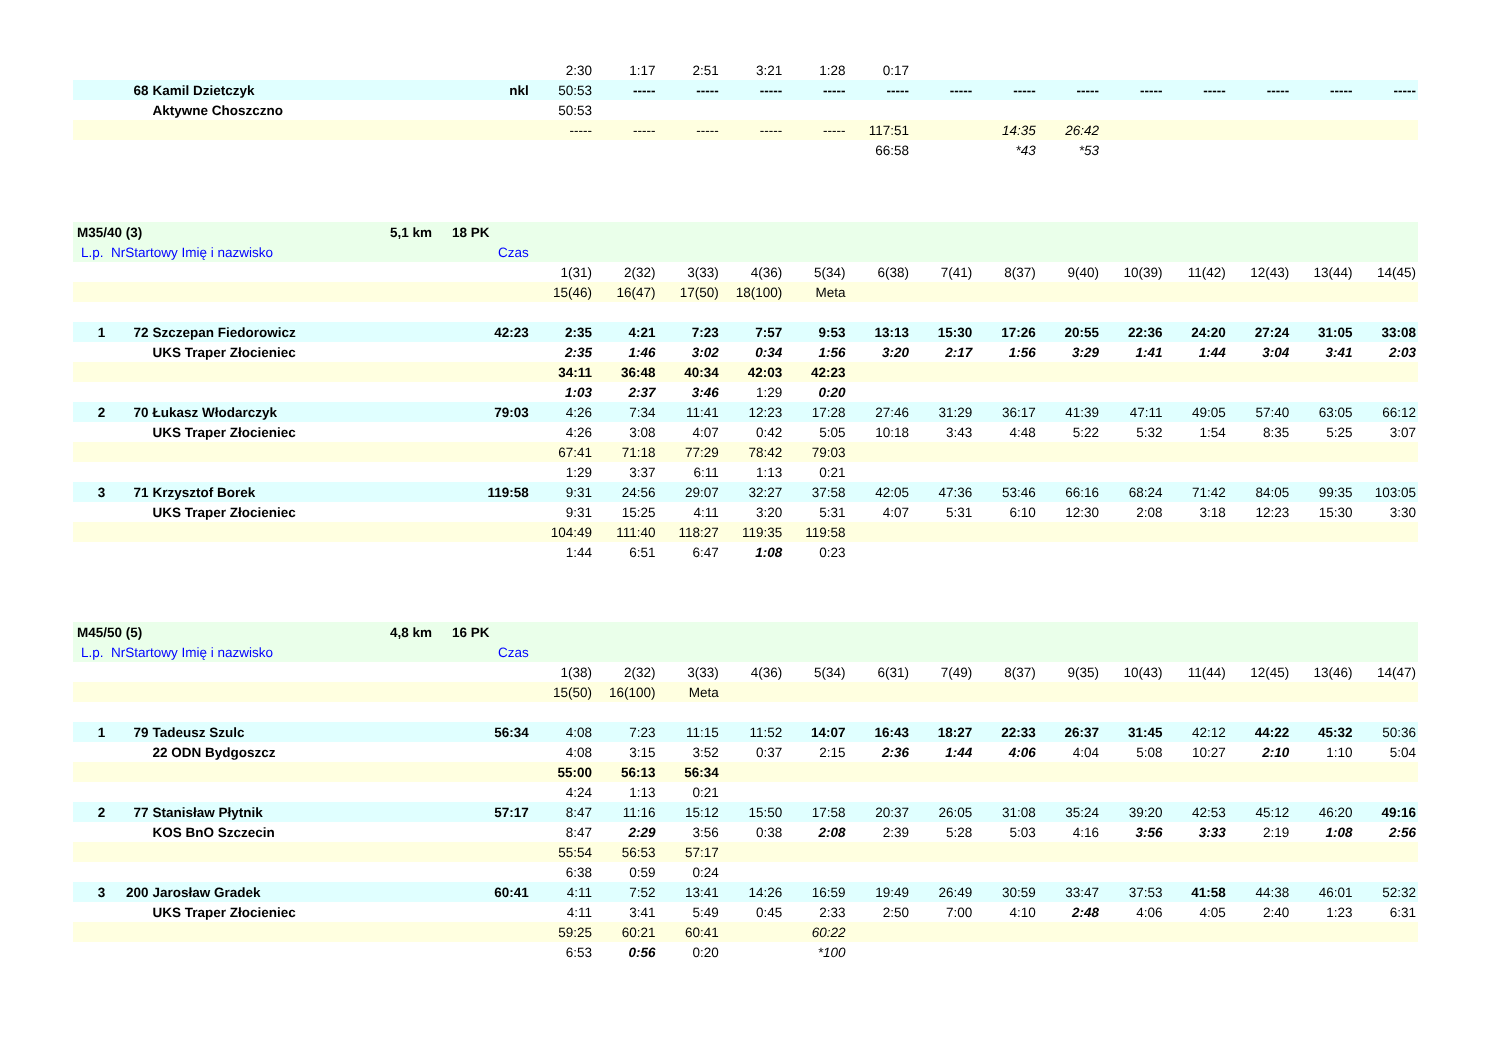| | | | | 2:30 | 1:17 | 2:51 | 3:21 | 1:28 | 0:17 | | | | | | | | |
| | 68 | Kamil Dzietczyk | nkl | 50:53 | ----- | ----- | ----- | ----- | ----- | ----- | ----- | ----- | ----- | ----- | ----- | ----- | ----- |
| | | Aktywne Choszczno | | 50:53 | | | | | | | | | | | | | |
| | | | | ----- | ----- | ----- | ----- | ----- | 117:51 | | 14:35 | 26:42 | | | | | |
| | | | | | | | | | 66:58 | | *43 | *53 | | | | | |
| M35/40 (3) 5,1 km 18 PK | | | | | | | | | | | | | | | | | |
| L.p. NrStartowy Imię i nazwisko | | | Czas | | | | | | | | | | | | | | |
| | | | | 1(31) | 2(32) | 3(33) | 4(36) | 5(34) | 6(38) | 7(41) | 8(37) | 9(40) | 10(39) | 11(42) | 12(43) | 13(44) | 14(45) |
| | | | | 15(46) | 16(47) | 17(50) | 18(100) | Meta | | | | | | | | | |
| 1 | 72 | Szczepan Fiedorowicz | 42:23 | 2:35 | 4:21 | 7:23 | 7:57 | 9:53 | 13:13 | 15:30 | 17:26 | 20:55 | 22:36 | 24:20 | 27:24 | 31:05 | 33:08 |
| | | UKS Traper Złocieniec | | 2:35 | 1:46 | 3:02 | 0:34 | 1:56 | 3:20 | 2:17 | 1:56 | 3:29 | 1:41 | 1:44 | 3:04 | 3:41 | 2:03 |
| | | | | 34:11 | 36:48 | 40:34 | 42:03 | 42:23 | | | | | | | | | |
| | | | | 1:03 | 2:37 | 3:46 | 1:29 | 0:20 | | | | | | | | | |
| 2 | 70 | Łukasz Włodarczyk | 79:03 | 4:26 | 7:34 | 11:41 | 12:23 | 17:28 | 27:46 | 31:29 | 36:17 | 41:39 | 47:11 | 49:05 | 57:40 | 63:05 | 66:12 |
| | | UKS Traper Złocieniec | | 4:26 | 3:08 | 4:07 | 0:42 | 5:05 | 10:18 | 3:43 | 4:48 | 5:22 | 5:32 | 1:54 | 8:35 | 5:25 | 3:07 |
| | | | | 67:41 | 71:18 | 77:29 | 78:42 | 79:03 | | | | | | | | | |
| | | | | 1:29 | 3:37 | 6:11 | 1:13 | 0:21 | | | | | | | | | |
| 3 | 71 | Krzysztof Borek | 119:58 | 9:31 | 24:56 | 29:07 | 32:27 | 37:58 | 42:05 | 47:36 | 53:46 | 66:16 | 68:24 | 71:42 | 84:05 | 99:35 | 103:05 |
| | | UKS Traper Złocieniec | | 9:31 | 15:25 | 4:11 | 3:20 | 5:31 | 4:07 | 5:31 | 6:10 | 12:30 | 2:08 | 3:18 | 12:23 | 15:30 | 3:30 |
| | | | | 104:49 | 111:40 | 118:27 | 119:35 | 119:58 | | | | | | | | | |
| | | | | 1:44 | 6:51 | 6:47 | 1:08 | 0:23 | | | | | | | | | |
| M45/50 (5) 4,8 km 16 PK | | | | | | | | | | | | | | | | | |
| L.p. NrStartowy Imię i nazwisko | | | Czas | | | | | | | | | | | | | | |
| | | | | 1(38) | 2(32) | 3(33) | 4(36) | 5(34) | 6(31) | 7(49) | 8(37) | 9(35) | 10(43) | 11(44) | 12(45) | 13(46) | 14(47) |
| | | | | 15(50) | 16(100) | Meta | | | | | | | | | | | |
| 1 | 79 | Tadeusz Szulc | 56:34 | 4:08 | 7:23 | 11:15 | 11:52 | 14:07 | 16:43 | 18:27 | 22:33 | 26:37 | 31:45 | 42:12 | 44:22 | 45:32 | 50:36 |
| | | 22 ODN Bydgoszcz | | 4:08 | 3:15 | 3:52 | 0:37 | 2:15 | 2:36 | 1:44 | 4:06 | 4:04 | 5:08 | 10:27 | 2:10 | 1:10 | 5:04 |
| | | | | 55:00 | 56:13 | 56:34 | | | | | | | | | | | |
| | | | | 4:24 | 1:13 | 0:21 | | | | | | | | | | | |
| 2 | 77 | Stanisław Płytnik | 57:17 | 8:47 | 11:16 | 15:12 | 15:50 | 17:58 | 20:37 | 26:05 | 31:08 | 35:24 | 39:20 | 42:53 | 45:12 | 46:20 | 49:16 |
| | | KOS BnO Szczecin | | 8:47 | 2:29 | 3:56 | 0:38 | 2:08 | 2:39 | 5:28 | 5:03 | 4:16 | 3:56 | 3:33 | 2:19 | 1:08 | 2:56 |
| | | | | 55:54 | 56:53 | 57:17 | | | | | | | | | | | |
| | | | | 6:38 | 0:59 | 0:24 | | | | | | | | | | | |
| 3 | 200 | Jarosław Gradek | 60:41 | 4:11 | 7:52 | 13:41 | 14:26 | 16:59 | 19:49 | 26:49 | 30:59 | 33:47 | 37:53 | 41:58 | 44:38 | 46:01 | 52:32 |
| | | UKS Traper Złocieniec | | 4:11 | 3:41 | 5:49 | 0:45 | 2:33 | 2:50 | 7:00 | 4:10 | 2:48 | 4:06 | 4:05 | 2:40 | 1:23 | 6:31 |
| | | | | 59:25 | 60:21 | 60:41 | | 60:22 | | | | | | | | | |
| | | | | 6:53 | 0:56 | 0:20 | | *100 | | | | | | | | | |